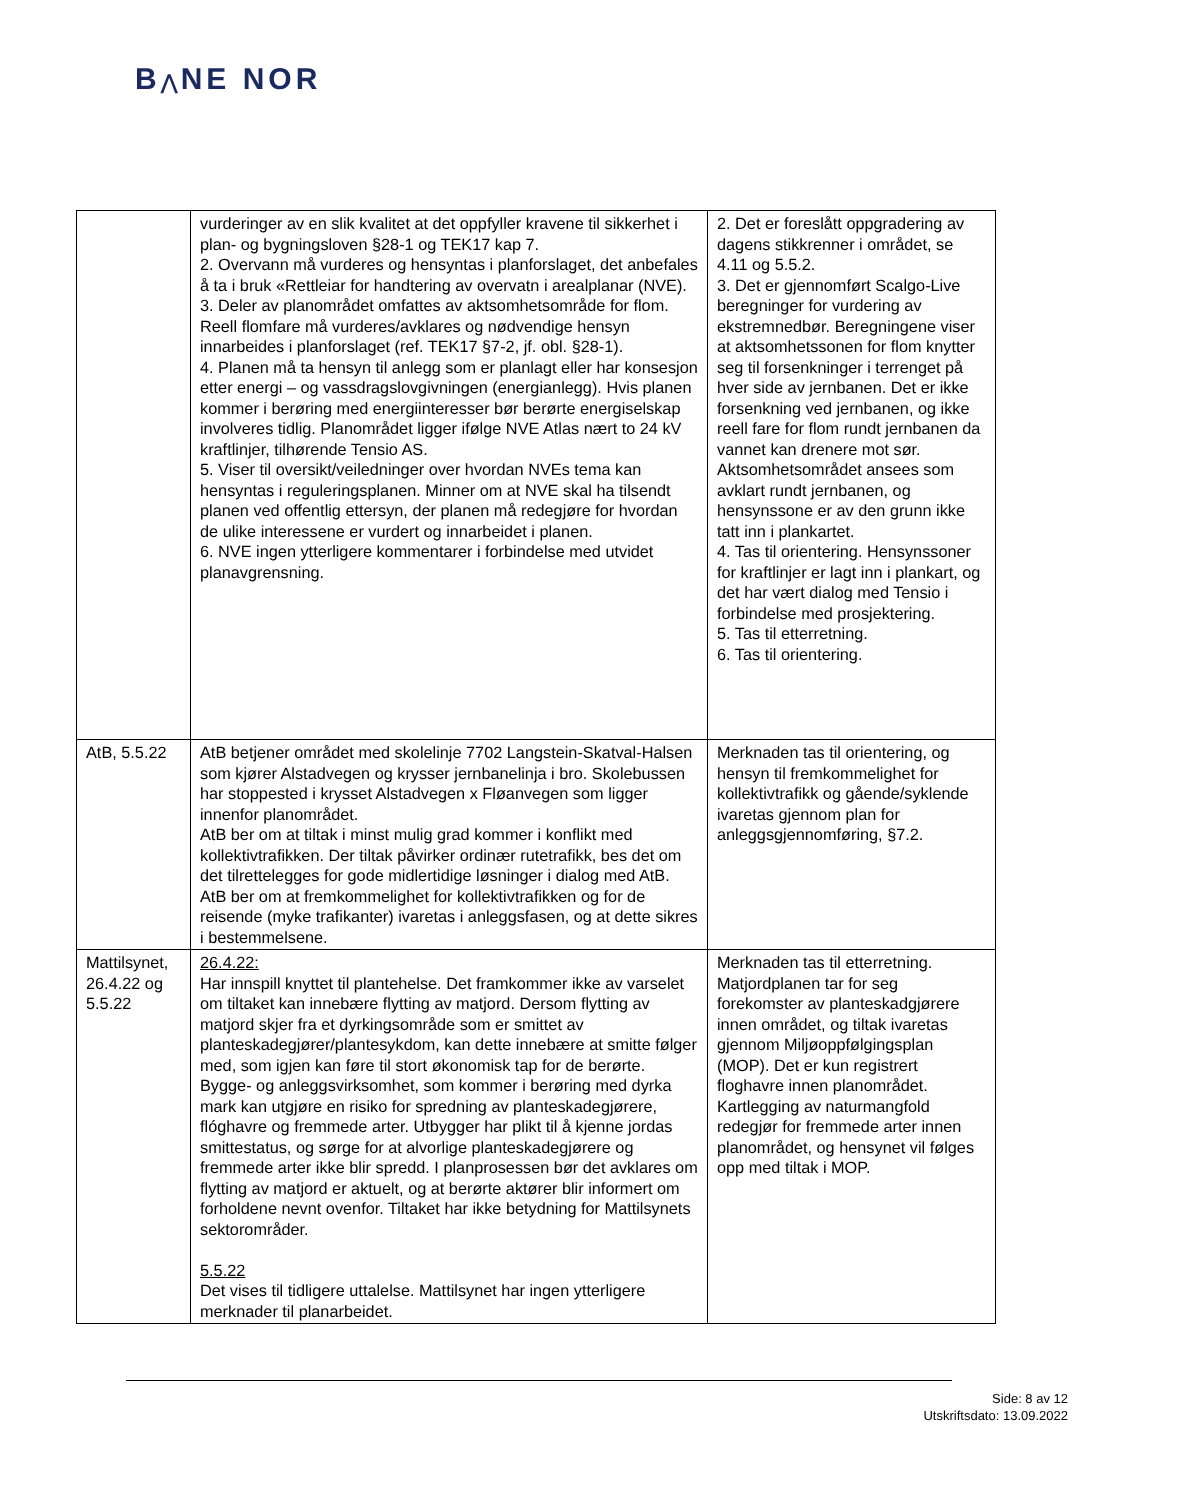B⋀NE NOR
| | vurderinger av en slik kvalitet at det oppfyller kravene til sikkerhet i plan- og bygningsloven §28-1 og TEK17 kap 7. 2. Overvann må vurderes og hensyntas i planforslaget, det anbefales å ta i bruk «Rettleiar for handtering av overvatn i arealplanar (NVE). 3. Deler av planområdet omfattes av aktsomhetsområde for flom. Reell flomfare må vurderes/avklares og nødvendige hensyn innarbeides i planforslaget (ref. TEK17 §7-2, jf. obl. §28-1). 4. Planen må ta hensyn til anlegg som er planlagt eller har konsesjon etter energi – og vassdragslovgivningen (energianlegg). Hvis planen kommer i berøring med energiinteresser bør berørte energiselskap involveres tidlig. Planområdet ligger ifølge NVE Atlas nært to 24 kV kraftlinjer, tilhørende Tensio AS. 5. Viser til oversikt/veiledninger over hvordan NVEs tema kan hensyntas i reguleringsplanen. Minner om at NVE skal ha tilsendt planen ved offentlig ettersyn, der planen må redegjøre for hvordan de ulike interessene er vurdert og innarbeidet i planen. 6. NVE ingen ytterligere kommentarer i forbindelse med utvidet planavgrensning. | 2. Det er foreslått oppgradering av dagens stikkrenner i området, se 4.11 og 5.5.2. 3. Det er gjennomført Scalgo-Live beregninger for vurdering av ekstremnedbør. Beregningene viser at aktsomhetssonen for flom knytter seg til forsenkninger i terrenget på hver side av jernbanen. Det er ikke forsenkning ved jernbanen, og ikke reell fare for flom rundt jernbanen da vannet kan drenere mot sør. Aktsomhetsområdet ansees som avklart rundt jernbanen, og hensynssone er av den grunn ikke tatt inn i plankartet. 4. Tas til orientering. Hensynssoner for kraftlinjer er lagt inn i plankart, og det har vært dialog med Tensio i forbindelse med prosjektering. 5. Tas til etterretning. 6. Tas til orientering. |
| AtB, 5.5.22 | AtB betjener området med skolelinje 7702 Langstein-Skatval-Halsen som kjører Alstadvegen og krysser jernbanelinja i bro. Skolebussen har stoppested i krysset Alstadvegen x Fløanvegen som ligger innenfor planområdet. AtB ber om at tiltak i minst mulig grad kommer i konflikt med kollektivtrafikken. Der tiltak påvirker ordinær rutetrafikk, bes det om det tilrettelegges for gode midlertidige løsninger i dialog med AtB. AtB ber om at fremkommelighet for kollektivtrafikken og for de reisende (myke trafikanter) ivaretas i anleggsfasen, og at dette sikres i bestemmelsene. | Merknaden tas til orientering, og hensyn til fremkommelighet for kollektivtrafikk og gående/syklende ivaretas gjennom plan for anleggsgjennomføring, §7.2. |
| Mattilsynet, 26.4.22 og 5.5.22 | 26.4.22: Har innspill knyttet til plantehelse. Det framkommer ikke av varselet om tiltaket kan innebære flytting av matjord. Dersom flytting av matjord skjer fra et dyrkingsområde som er smittet av planteskadegjører/plantesykdom, kan dette innebære at smitte følger med, som igjen kan føre til stort økonomisk tap for de berørte. Bygge- og anleggsvirksomhet, som kommer i berøring med dyrka mark kan utgjøre en risiko for spredning av planteskadegjørere, flóghavre og fremmede arter. Utbygger har plikt til å kjenne jordas smittestatus, og sørge for at alvorlige planteskadegjørere og fremmede arter ikke blir spredd. I planprosessen bør det avklares om flytting av matjord er aktuelt, og at berørte aktører blir informert om forholdene nevnt ovenfor. Tiltaket har ikke betydning for Mattilsynets sektorområder. 5.5.22 Det vises til tidligere uttalelse. Mattilsynet har ingen ytterligere merknader til planarbeidet. | Merknaden tas til etterretning. Matjordplanen tar for seg forekomster av planteskadgjørere innen området, og tiltak ivaretas gjennom Miljøoppfølgingsplan (MOP). Det er kun registrert floghavre innen planområdet. Kartlegging av naturmangfold redegjør for fremmede arter innen planområdet, og hensynet vil følges opp med tiltak i MOP. |
Side: 8 av 12
Utskriftsdato: 13.09.2022